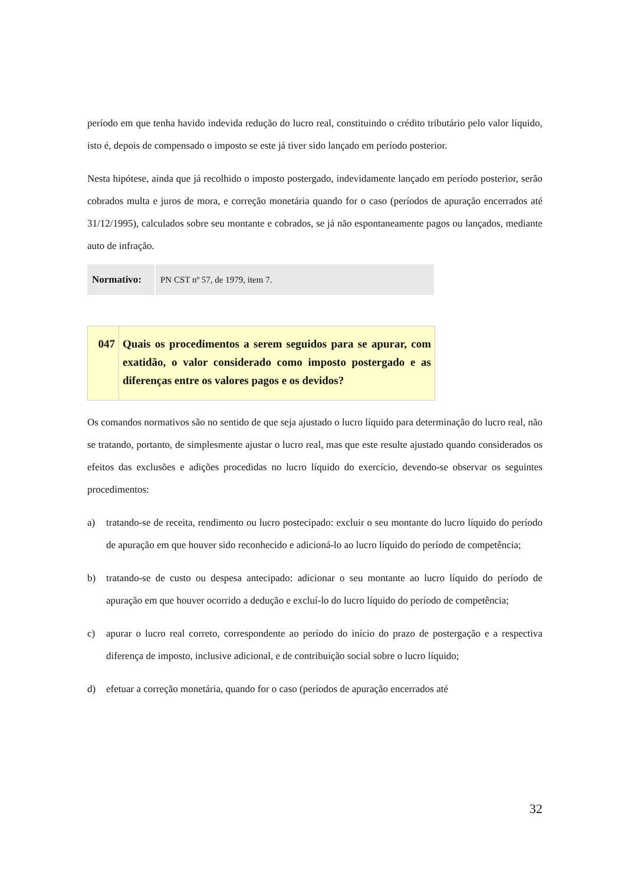período em que tenha havido indevida redução do lucro real, constituindo o crédito tributário pelo valor líquido, isto é, depois de compensado o imposto se este já tiver sido lançado em período posterior.
Nesta hipótese, ainda que já recolhido o imposto postergado, indevidamente lançado em período posterior, serão cobrados multa e juros de mora, e correção monetária quando for o caso (períodos de apuração encerrados até 31/12/1995), calculados sobre seu montante e cobrados, se já não espontaneamente pagos ou lançados, mediante auto de infração.
| Normativo: | PN CST nº 57, de 1979, item 7. |
| 047 | Quais os procedimentos a serem seguidos para se apurar, com exatidão, o valor considerado como imposto postergado e as diferenças entre os valores pagos e os devidos? |
Os comandos normativos são no sentido de que seja ajustado o lucro líquido para determinação do lucro real, não se tratando, portanto, de simplesmente ajustar o lucro real, mas que este resulte ajustado quando considerados os efeitos das exclusões e adições procedidas no lucro líquido do exercício, devendo-se observar os seguintes procedimentos:
a) tratando-se de receita, rendimento ou lucro postecipado: excluir o seu montante do lucro líquido do período de apuração em que houver sido reconhecido e adicioná-lo ao lucro líquido do período de competência;
b) tratando-se de custo ou despesa antecipado: adicionar o seu montante ao lucro líquido do período de apuração em que houver ocorrido a dedução e excluí-lo do lucro líquido do período de competência;
c) apurar o lucro real correto, correspondente ao período do início do prazo de postergação e a respectiva diferença de imposto, inclusive adicional, e de contribuição social sobre o lucro líquido;
d) efetuar a correção monetária, quando for o caso (períodos de apuração encerrados até
32